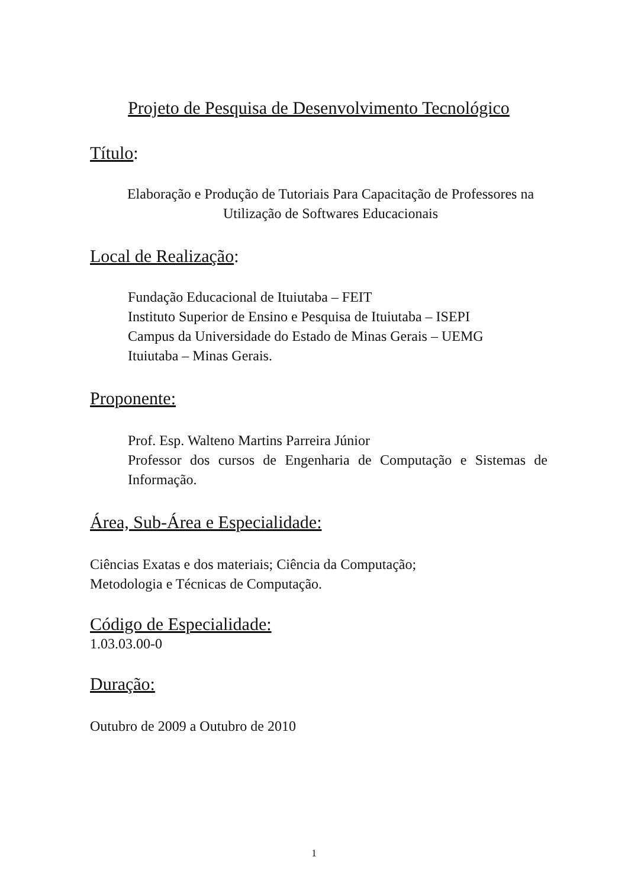Projeto de Pesquisa de Desenvolvimento Tecnológico
Título:
Elaboração e Produção de Tutoriais Para Capacitação de Professores na Utilização de Softwares Educacionais
Local de Realização:
Fundação Educacional de Ituiutaba – FEIT
Instituto Superior de Ensino e Pesquisa de Ituiutaba – ISEPI
Campus da Universidade do Estado de Minas Gerais – UEMG
Ituiutaba – Minas Gerais.
Proponente:
Prof. Esp. Walteno Martins Parreira Júnior
Professor dos cursos de Engenharia de Computação e Sistemas de Informação.
Área, Sub-Área e Especialidade:
Ciências Exatas e dos materiais; Ciência da Computação;
Metodologia e Técnicas de Computação.
Código de Especialidade:
1.03.03.00-0
Duração:
Outubro de 2009 a Outubro de 2010
1